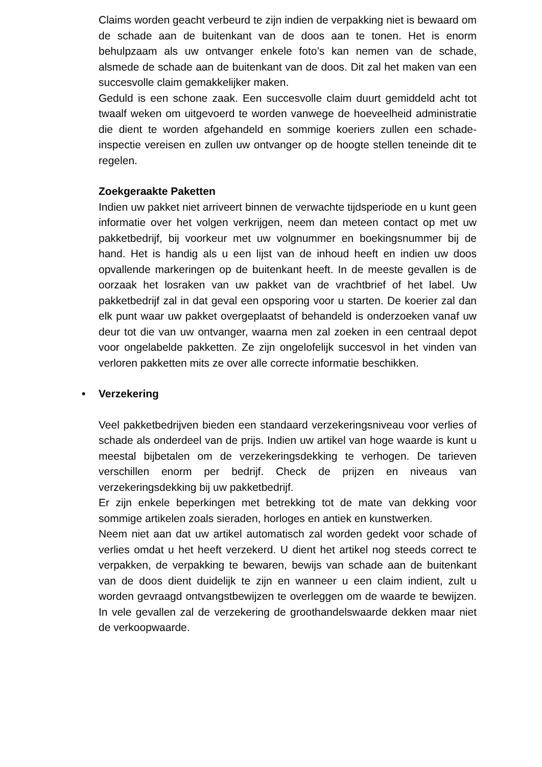Claims worden geacht verbeurd te zijn indien de verpakking niet is bewaard om de schade aan de buitenkant van de doos aan te tonen. Het is enorm behulpzaam als uw ontvanger enkele foto’s kan nemen van de schade, alsmede de schade aan de buitenkant van de doos. Dit zal het maken van een succesvolle claim gemakkelijker maken.
Geduld is een schone zaak. Een succesvolle claim duurt gemiddeld acht tot twaalf weken om uitgevoerd te worden vanwege de hoeveelheid administratie die dient te worden afgehandeld en sommige koeriers zullen een schade-inspectie vereisen en zullen uw ontvanger op de hoogte stellen teneinde dit te regelen.
Zoekgeraakte Paketten
Indien uw pakket niet arriveert binnen de verwachte tijdsperiode en u kunt geen informatie over het volgen verkrijgen, neem dan meteen contact op met uw pakketbedrijf, bij voorkeur met uw volgnummer en boekingsnummer bij de hand. Het is handig als u een lijst van de inhoud heeft en indien uw doos opvallende markeringen op de buitenkant heeft. In de meeste gevallen is de oorzaak het losraken van uw pakket van de vrachtbrief of het label. Uw pakketbedrijf zal in dat geval een opsporing voor u starten. De koerier zal dan elk punt waar uw pakket overgeplaatst of behandeld is onderzoeken vanaf uw deur tot die van uw ontvanger, waarna men zal zoeken in een centraal depot voor ongelabelde pakketten. Ze zijn ongelofelijk succesvol in het vinden van verloren pakketten mits ze over alle correcte informatie beschikken.
• Verzekering
Veel pakketbedrijven bieden een standaard verzekeringsniveau voor verlies of schade als onderdeel van de prijs. Indien uw artikel van hoge waarde is kunt u meestal bijbetalen om de verzekeringsdekking te verhogen. De tarieven verschillen enorm per bedrijf. Check de prijzen en niveaus van verzekeringsdekking bij uw pakketbedrijf.
Er zijn enkele beperkingen met betrekking tot de mate van dekking voor sommige artikelen zoals sieraden, horloges en antiek en kunstwerken.
Neem niet aan dat uw artikel automatisch zal worden gedekt voor schade of verlies omdat u het heeft verzekerd. U dient het artikel nog steeds correct te verpakken, de verpakking te bewaren, bewijs van schade aan de buitenkant van de doos dient duidelijk te zijn en wanneer u een claim indient, zult u worden gevraagd ontvangstbewijzen te overleggen om de waarde te bewijzen. In vele gevallen zal de verzekering de groothandelswaarde dekken maar niet de verkoopwaarde.